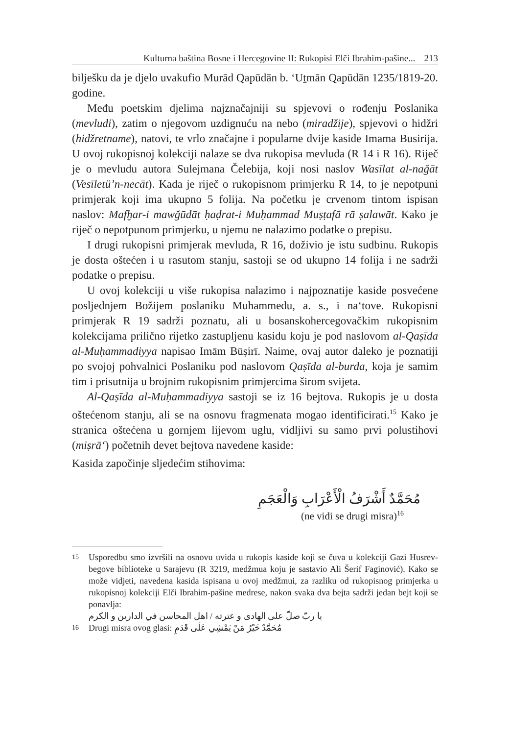Kulturna baština Bosne i Hercegovine II: Rukopisi Elči Ibrahim-pašine... 213
bilješku da je djelo uvakufio Murād Qapūdān b. ‘Uṯmān Qapūdān 1235/1819-20. godine.
Među poetskim djelima najznačajniji su spjevovi o rođenju Poslanika (mevludi), zatim o njegovom uzdignuću na nebo (miradžije), spjevovi o hidžri (hidžretname), natovi, te vrlo značajne i popularne dvije kaside Imama Busirija. U ovoj rukopisnoj kolekciji nalaze se dva rukopisa mevluda (R 14 i R 16). Riječ je o mevludu autora Sulejmana Čelebija, koji nosi naslov Wasīlat al-nağāt (Vesīletü’n-necāt). Kada je riječ o rukopisnom primjerku R 14, to je nepotpuni primjerak koji ima ukupno 5 folija. Na početku je crvenom tintom ispisan naslov: Mafḫar-i mawğūdāt ḥaḍrat-i Muḥammad Muṣṭafā rā ṣalawāt. Kako je riječ o nepotpunom primjerku, u njemu ne nalazimo podatke o prepisu.
I drugi rukopisni primjerak mevluda, R 16, doživio je istu sudbinu. Rukopis je dosta oštećen i u rasutom stanju, sastoji se od ukupno 14 folija i ne sadrži podatke o prepisu.
U ovoj kolekciji u više rukopisa nalazimo i najpoznatije kaside posvećene posljednjem Božijem poslaniku Muhammedu, a. s., i na‘tove. Rukopisni primjerak R 19 sadrži poznatu, ali u bosanskohercegovačkim rukopisnim kolekcijama prilično rijetko zastupljenu kasidu koju je pod naslovom al-Qaṣīda al-Muḥammadiyya napisao Imām Būṣirī. Naime, ovaj autor daleko je poznatiji po svojoj pohvalnici Poslaniku pod naslovom Qaṣīda al-burda, koja je samim tim i prisutnija u brojnim rukopisnim primjercima širom svijeta.
Al-Qaṣīda al-Muḥammadiyya sastoji se iz 16 bejtova. Rukopis je u dosta oštećenom stanju, ali se na osnovu fragmenata mogao identificirati.<sup>15</sup> Kako je stranica oštećena u gornjem lijevom uglu, vidljivi su samo prvi polustihovi (miṣrā‘) početnih devet bejtova navedene kaside:
Kasida započinje sljedećim stihovima:
مُحَمَّدٌ أَشْرَفُ الْأَعْرَابِ وَالْعَجَمِ
(ne vidi se drugi misra)<sup>16</sup>
15 Usporedbu smo izvršili na osnovu uvida u rukopis kaside koji se čuva u kolekciji Gazi Husrev-begove biblioteke u Sarajevu (R 3219, medžmua koju je sastavio Ali Šerif Faginović). Kako se može vidjeti, navedena kasida ispisana u ovoj medžmui, za razliku od rukopisnog primjerka u rukopisnoj kolekciji Elči Ibrahim-pašine medrese, nakon svaka dva bejta sadrži jedan bejt koji se ponavlja:
يا ربّ صلّ على الهادى و عترته / اهل المحاسن في الدارين و الكرم
16 Drugi misra ovog glasi: مُحَمَّدٌ خَيْرُ مَنْ يَمْشِي عَلَى قَدَمِ